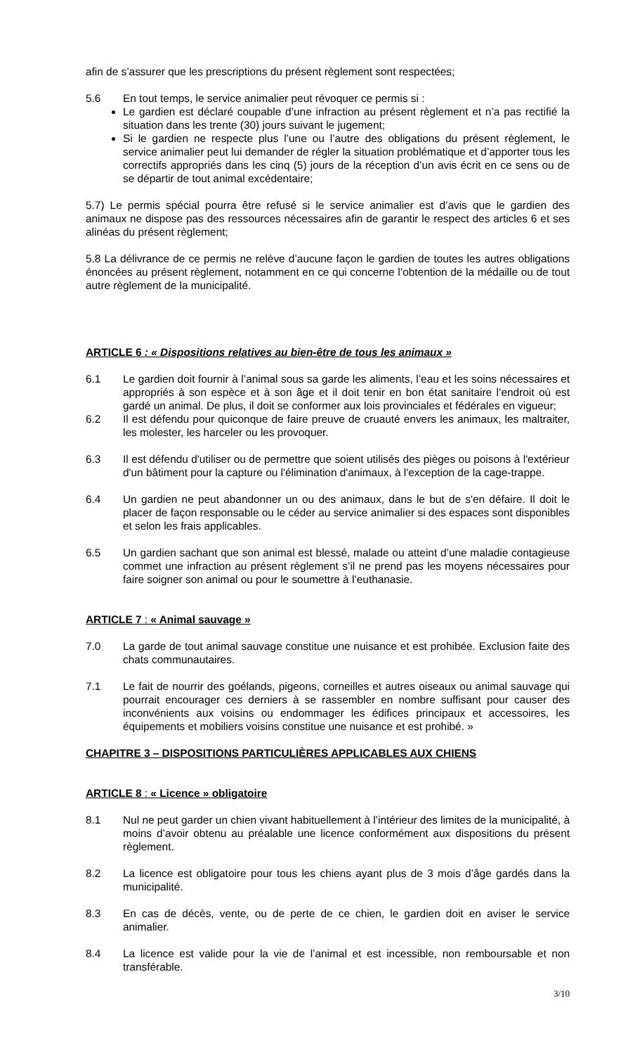afin de s’assurer que les prescriptions du présent règlement sont respectées;
5.6 En tout temps, le service animalier peut révoquer ce permis si :
Le gardien est déclaré coupable d’une infraction au présent règlement et n’a pas rectifié la situation dans les trente (30) jours suivant le jugement;
Si le gardien ne respecte plus l’une ou l’autre des obligations du présent règlement, le service animalier peut lui demander de régler la situation problématique et d’apporter tous les correctifs appropriés dans les cinq (5) jours de la réception d’un avis écrit en ce sens ou de se départir de tout animal excédentaire;
5.7) Le permis spécial pourra être refusé si le service animalier est d’avis que le gardien des animaux ne dispose pas des ressources nécessaires afin de garantir le respect des articles 6 et ses alinéas du présent règlement;
5.8 La délivrance de ce permis ne relève d’aucune façon le gardien de toutes les autres obligations énoncées au présent règlement, notamment en ce qui concerne l’obtention de la médaille ou de tout autre règlement de la municipalité.
ARTICLE 6 : « Dispositions relatives au bien-être de tous les animaux »
6.1 Le gardien doit fournir à l’animal sous sa garde les aliments, l’eau et les soins nécessaires et appropriés à son espèce et à son âge et il doit tenir en bon état sanitaire l’endroit où est gardé un animal. De plus, il doit se conformer aux lois provinciales et fédérales en vigueur;
6.2 Il est défendu pour quiconque de faire preuve de cruauté envers les animaux, les maltraiter, les molester, les harceler ou les provoquer.
6.3 Il est défendu d'utiliser ou de permettre que soient utilisés des pièges ou poisons à l'extérieur d'un bâtiment pour la capture ou l'élimination d'animaux, à l'exception de la cage-trappe.
6.4 Un gardien ne peut abandonner un ou des animaux, dans le but de s'en défaire. Il doit le placer de façon responsable ou le céder au service animalier si des espaces sont disponibles et selon les frais applicables.
6.5 Un gardien sachant que son animal est blessé, malade ou atteint d’une maladie contagieuse commet une infraction au présent règlement s’il ne prend pas les moyens nécessaires pour faire soigner son animal ou pour le soumettre à l’euthanasie.
ARTICLE 7 : « Animal sauvage »
7.0 La garde de tout animal sauvage constitue une nuisance et est prohibée. Exclusion faite des chats communautaires.
7.1 Le fait de nourrir des goélands, pigeons, corneilles et autres oiseaux ou animal sauvage qui pourrait encourager ces derniers à se rassembler en nombre suffisant pour causer des inconvénients aux voisins ou endommager les édifices principaux et accessoires, les équipements et mobiliers voisins constitue une nuisance et est prohibé. »
CHAPITRE 3 – DISPOSITIONS PARTICULIÈRES APPLICABLES AUX CHIENS
ARTICLE 8 : « Licence » obligatoire
8.1 Nul ne peut garder un chien vivant habituellement à l’intérieur des limites de la municipalité, à moins d’avoir obtenu au préalable une licence conformément aux dispositions du présent règlement.
8.2 La licence est obligatoire pour tous les chiens ayant plus de 3 mois d’âge gardés dans la municipalité.
8.3 En cas de décès, vente, ou de perte de ce chien, le gardien doit en aviser le service animalier.
8.4 La licence est valide pour la vie de l’animal et est incessible, non remboursable et non transférable.
3/10